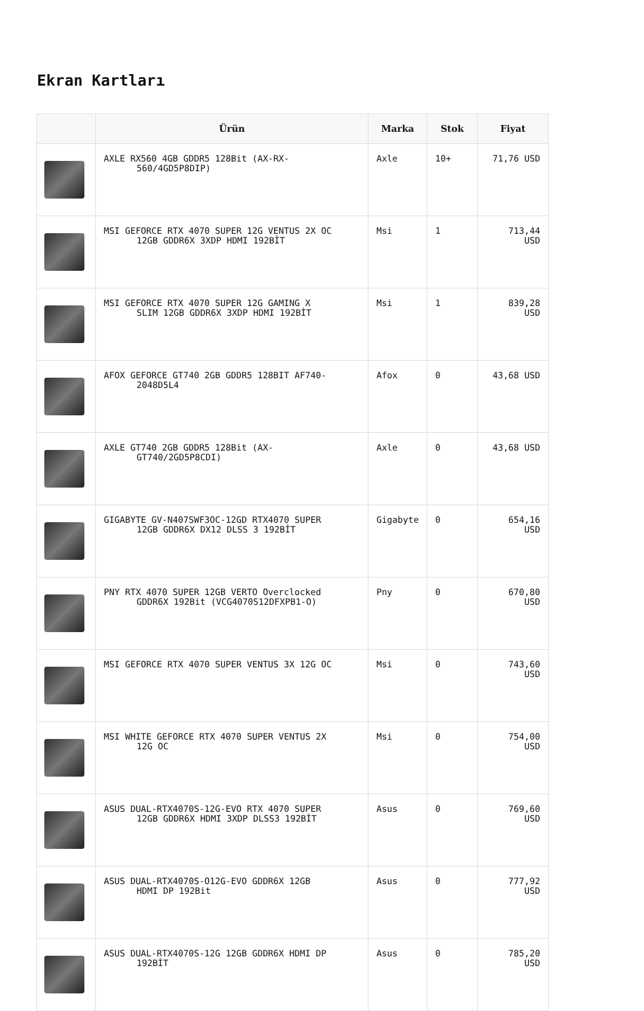Ekran Kartları
| | Ürün | Marka | Stok | Fiyat |
| --- | --- | --- | --- | --- |
| | AXLE RX560 4GB GDDR5 128Bit (AX-RX- 560/4GD5P8DIP) | Axle | 10+ | 71,76 USD |
| | MSI GEFORCE RTX 4070 SUPER 12G VENTUS 2X OC 12GB GDDR6X 3XDP HDMI 192BİT | Msi | 1 | 713,44 USD |
| | MSI GEFORCE RTX 4070 SUPER 12G GAMING X SLIM 12GB GDDR6X 3XDP HDMI 192BİT | Msi | 1 | 839,28 USD |
| | AFOX GEFORCE GT740 2GB GDDR5 128BIT AF740- 2048D5L4 | Afox | 0 | 43,68 USD |
| | AXLE GT740 2GB GDDR5 128Bit (AX- GT740/2GD5P8CDI) | Axle | 0 | 43,68 USD |
| | GIGABYTE GV-N407SWF3OC-12GD RTX4070 SUPER 12GB GDDR6X DX12 DLSS 3 192BİT | Gigabyte | 0 | 654,16 USD |
| | PNY RTX 4070 SUPER 12GB VERTO Overclocked GDDR6X 192Bit (VCG4070S12DFXPB1-O) | Pny | 0 | 670,80 USD |
| | MSI GEFORCE RTX 4070 SUPER VENTUS 3X 12G OC | Msi | 0 | 743,60 USD |
| | MSI WHITE GEFORCE RTX 4070 SUPER VENTUS 2X 12G OC | Msi | 0 | 754,00 USD |
| | ASUS DUAL-RTX4070S-12G-EVO RTX 4070 SUPER 12GB GDDR6X HDMI 3XDP DLSS3 192BİT | Asus | 0 | 769,60 USD |
| | ASUS DUAL-RTX4070S-O12G-EVO GDDR6X 12GB HDMI DP 192Bit | Asus | 0 | 777,92 USD |
| | ASUS DUAL-RTX4070S-12G 12GB GDDR6X HDMI DP 192BİT | Asus | 0 | 785,20 USD |